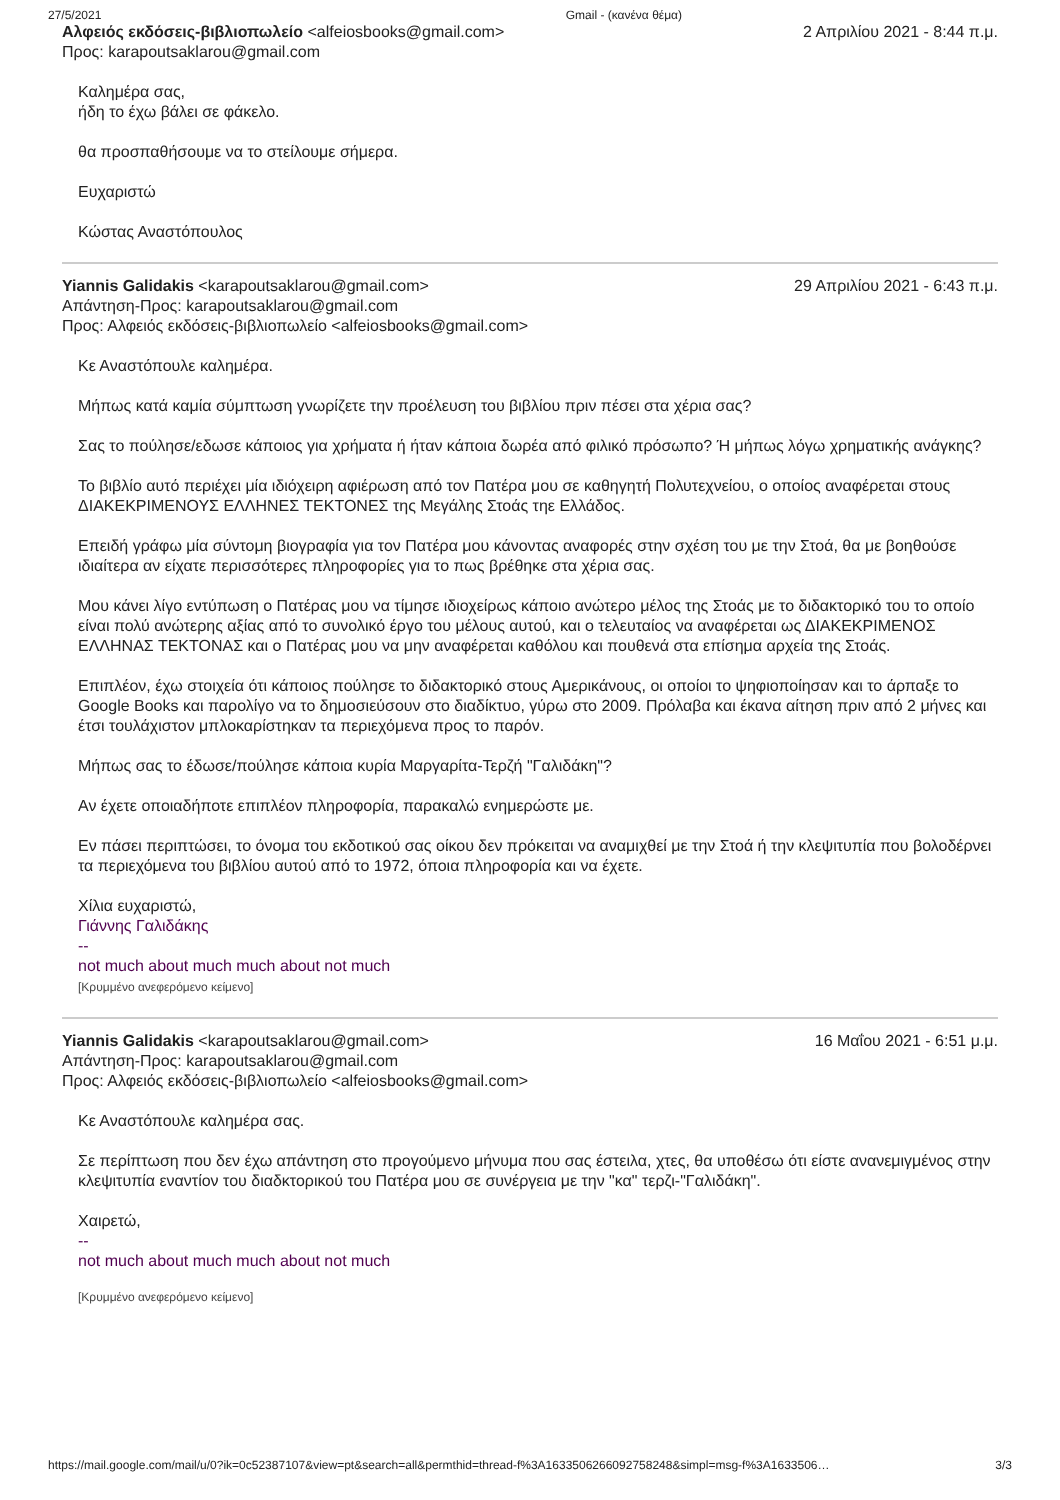27/5/2021 Gmail - (κανένα θέμα)
Αλφειός εκδόσεις-βιβλιοπωλείο <alfeiosbooks@gmail.com>
Προς: karapoutsaklarou@gmail.com
2 Απριλίου 2021 - 8:44 π.μ.
Καλημέρα σας,
ήδη το έχω βάλει σε φάκελο.
θα προσπαθήσουμε να το στείλουμε σήμερα.
Ευχαριστώ
Κώστας Αναστόπουλος
Yiannis Galidakis <karapoutsaklarou@gmail.com>
Απάντηση-Προς: karapoutsaklarou@gmail.com
Προς: Αλφειός εκδόσεις-βιβλιοπωλείο <alfeiosbooks@gmail.com>
29 Απριλίου 2021 - 6:43 π.μ.
Κε Αναστόπουλε καλημέρα.
Μήπως κατά καμία σύμπτωση γνωρίζετε την προέλευση του βιβλίου πριν πέσει στα χέρια σας?
Σας το πούλησε/εδωσε κάποιος για χρήματα ή ήταν κάποια δωρέα από φιλικό πρόσωπο? Ή μήπως λόγω χρηματικής ανάγκης?
Το βιβλίο αυτό περιέχει μία ιδιόχειρη αφιέρωση από τον Πατέρα μου σε καθηγητή Πολυτεχνείου, ο οποίος αναφέρεται στους ΔΙΑΚΕΚΡΙΜΕΝΟΥΣ ΕΛΛΗΝΕΣ ΤΕΚΤΟΝΕΣ της Μεγάλης Στοάς τηε Ελλάδος.
Επειδή γράφω μία σύντομη βιογραφία για τον Πατέρα μου κάνοντας αναφορές στην σχέση του με την Στοά, θα με βοηθούσε ιδιαίτερα αν είχατε περισσότερες πληροφορίες για το πως βρέθηκε στα χέρια σας.
Μου κάνει λίγο εντύπωση ο Πατέρας μου να τίμησε ιδιοχείρως κάποιο ανώτερο μέλος της Στοάς με το διδακτορικό του το οποίο είναι πολύ ανώτερης αξίας από το συνολικό έργο του μέλους αυτού, και ο τελευταίος να αναφέρεται ως ΔΙΑΚΕΚΡΙΜΕΝΟΣ ΕΛΛΗΝΑΣ ΤΕΚΤΟΝΑΣ και ο Πατέρας μου να μην αναφέρεται καθόλου και πουθενά στα επίσημα αρχεία της Στοάς.
Επιπλέον, έχω στοιχεία ότι κάποιος πούλησε το διδακτορικό στους Αμερικάνους, οι οποίοι το ψηφιοποίησαν και το άρπαξε το Google Books και παρολίγο να το δημοσιεύσουν στο διαδίκτυο, γύρω στο 2009. Πρόλαβα και έκανα αίτηση πριν από 2 μήνες και έτσι τουλάχιστον μπλοκαρίστηκαν τα περιεχόμενα προς το παρόν.
Μήπως σας το έδωσε/πούλησε κάποια κυρία Μαργαρίτα-Τερζή "Γαλιδάκη"?
Αν έχετε οποιαδήποτε επιπλέον πληροφορία, παρακαλώ ενημερώστε με.
Εν πάσει περιπτώσει, το όνομα του εκδοτικού σας οίκου δεν πρόκειται να αναμιχθεί με την Στοά ή την κλεψιτυπία που βολοδέρνει τα περιεχόμενα του βιβλίου αυτού από το 1972, όποια πληροφορία και να έχετε.
Χίλια ευχαριστώ,
Γιάννης Γαλιδάκης
--
not much about much much about not much
[Κρυμμένο ανεφερόμενο κείμενο]
Yiannis Galidakis <karapoutsaklarou@gmail.com>
Απάντηση-Προς: karapoutsaklarou@gmail.com
Προς: Αλφειός εκδόσεις-βιβλιοπωλείο <alfeiosbooks@gmail.com>
16 Μαΐου 2021 - 6:51 μ.μ.
Κε Αναστόπουλε καλημέρα σας.
Σε περίπτωση που δεν έχω απάντηση στο προγούμενο μήνυμα που σας έστειλα, χτες, θα υποθέσω ότι είστε ανανεμιγμένος στην κλεψιτυπία εναντίον του διαδκτορικού του Πατέρα μου σε συνέργεια με την "κα" τερζι-"Γαλιδάκη".
Χαιρετώ,
--
not much about much much about not much
[Κρυμμένο ανεφερόμενο κείμενο]
https://mail.google.com/mail/u/0?ik=0c52387107&view=pt&search=all&permthid=thread-f%3A1633506266092758248&simpl=msg-f%3A1633506… 3/3